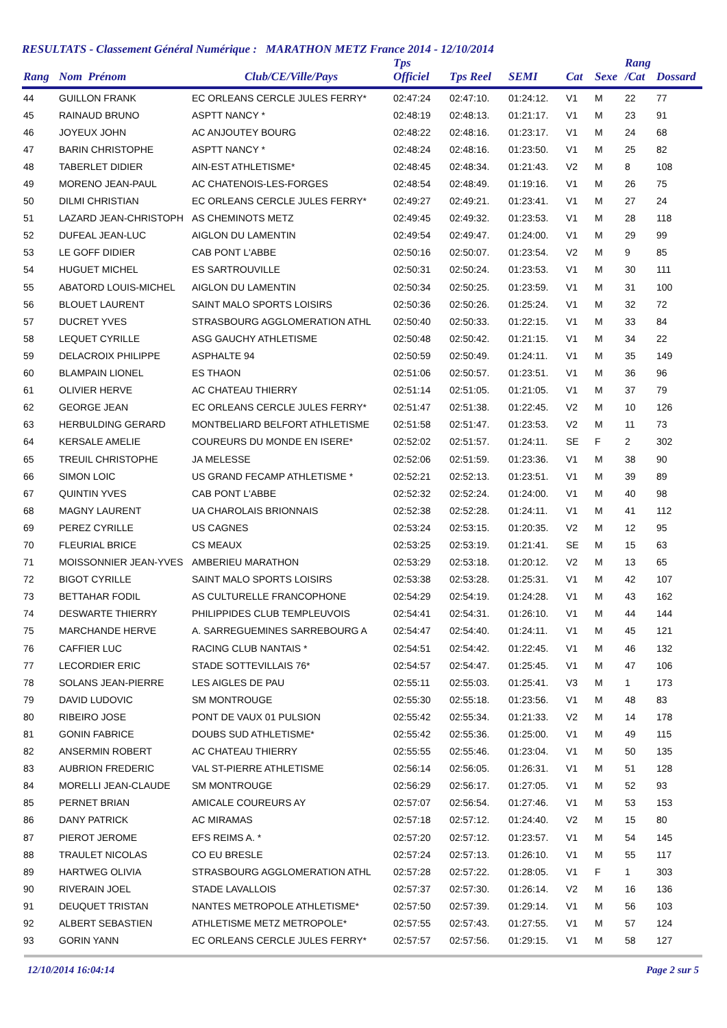RESULTATS - Classement Général Numérique : MARATHON METZ France 2014 - 12/10/2014
| Rang | Nom Prénom | Club/CE/Ville/Pays | Tps Officiel | Tps Reel | SEMI | Cat | Sexe | Rang /Cat | Dossard |
| --- | --- | --- | --- | --- | --- | --- | --- | --- | --- |
| 44 | GUILLON FRANK | EC ORLEANS CERCLE JULES FERRY* | 02:47:24 | 02:47:10. | 01:24:12. | V1 | M | 22 | 77 |
| 45 | RAINAUD BRUNO | ASPTT NANCY * | 02:48:19 | 02:48:13. | 01:21:17. | V1 | M | 23 | 91 |
| 46 | JOYEUX JOHN | AC ANJOUTEY BOURG | 02:48:22 | 02:48:16. | 01:23:17. | V1 | M | 24 | 68 |
| 47 | BARIN CHRISTOPHE | ASPTT NANCY * | 02:48:24 | 02:48:16. | 01:23:50. | V1 | M | 25 | 82 |
| 48 | TABERLET DIDIER | AIN-EST ATHLETISME* | 02:48:45 | 02:48:34. | 01:21:43. | V2 | M | 8 | 108 |
| 49 | MORENO JEAN-PAUL | AC CHATENOIS-LES-FORGES | 02:48:54 | 02:48:49. | 01:19:16. | V1 | M | 26 | 75 |
| 50 | DILMI CHRISTIAN | EC ORLEANS CERCLE JULES FERRY* | 02:49:27 | 02:49:21. | 01:23:41. | V1 | M | 27 | 24 |
| 51 | LAZARD JEAN-CHRISTOPH | AS CHEMINOTS METZ | 02:49:45 | 02:49:32. | 01:23:53. | V1 | M | 28 | 118 |
| 52 | DUFEAL JEAN-LUC | AIGLON DU LAMENTIN | 02:49:54 | 02:49:47. | 01:24:00. | V1 | M | 29 | 99 |
| 53 | LE GOFF DIDIER | CAB PONT L'ABBE | 02:50:16 | 02:50:07. | 01:23:54. | V2 | M | 9 | 85 |
| 54 | HUGUET MICHEL | ES SARTROUVILLE | 02:50:31 | 02:50:24. | 01:23:53. | V1 | M | 30 | 111 |
| 55 | ABATORD LOUIS-MICHEL | AIGLON DU LAMENTIN | 02:50:34 | 02:50:25. | 01:23:59. | V1 | M | 31 | 100 |
| 56 | BLOUET LAURENT | SAINT MALO SPORTS LOISIRS | 02:50:36 | 02:50:26. | 01:25:24. | V1 | M | 32 | 72 |
| 57 | DUCRET YVES | STRASBOURG AGGLOMERATION ATHL | 02:50:40 | 02:50:33. | 01:22:15. | V1 | M | 33 | 84 |
| 58 | LEQUET CYRILLE | ASG GAUCHY ATHLETISME | 02:50:48 | 02:50:42. | 01:21:15. | V1 | M | 34 | 22 |
| 59 | DELACROIX PHILIPPE | ASPHALTE 94 | 02:50:59 | 02:50:49. | 01:24:11. | V1 | M | 35 | 149 |
| 60 | BLAMPAIN LIONEL | ES THAON | 02:51:06 | 02:50:57. | 01:23:51. | V1 | M | 36 | 96 |
| 61 | OLIVIER HERVE | AC CHATEAU THIERRY | 02:51:14 | 02:51:05. | 01:21:05. | V1 | M | 37 | 79 |
| 62 | GEORGE JEAN | EC ORLEANS CERCLE JULES FERRY* | 02:51:47 | 02:51:38. | 01:22:45. | V2 | M | 10 | 126 |
| 63 | HERBULDING GERARD | MONTBELIARD BELFORT ATHLETISME | 02:51:58 | 02:51:47. | 01:23:53. | V2 | M | 11 | 73 |
| 64 | KERSALE AMELIE | COUREURS DU MONDE EN ISERE* | 02:52:02 | 02:51:57. | 01:24:11. | SE | F | 2 | 302 |
| 65 | TREUIL CHRISTOPHE | JA MELESSE | 02:52:06 | 02:51:59. | 01:23:36. | V1 | M | 38 | 90 |
| 66 | SIMON LOIC | US GRAND FECAMP ATHLETISME * | 02:52:21 | 02:52:13. | 01:23:51. | V1 | M | 39 | 89 |
| 67 | QUINTIN YVES | CAB PONT L'ABBE | 02:52:32 | 02:52:24. | 01:24:00. | V1 | M | 40 | 98 |
| 68 | MAGNY LAURENT | UA CHAROLAIS BRIONNAIS | 02:52:38 | 02:52:28. | 01:24:11. | V1 | M | 41 | 112 |
| 69 | PEREZ CYRILLE | US CAGNES | 02:53:24 | 02:53:15. | 01:20:35. | V2 | M | 12 | 95 |
| 70 | FLEURIAL BRICE | CS MEAUX | 02:53:25 | 02:53:19. | 01:21:41. | SE | M | 15 | 63 |
| 71 | MOISSONNIER JEAN-YVES | AMBERIEU MARATHON | 02:53:29 | 02:53:18. | 01:20:12. | V2 | M | 13 | 65 |
| 72 | BIGOT CYRILLE | SAINT MALO SPORTS LOISIRS | 02:53:38 | 02:53:28. | 01:25:31. | V1 | M | 42 | 107 |
| 73 | BETTAHAR FODIL | AS CULTURELLE FRANCOPHONE | 02:54:29 | 02:54:19. | 01:24:28. | V1 | M | 43 | 162 |
| 74 | DESWARTE THIERRY | PHILIPPIDES CLUB TEMPLEUVOIS | 02:54:41 | 02:54:31. | 01:26:10. | V1 | M | 44 | 144 |
| 75 | MARCHANDE HERVE | A. SARREGUEMINES SARREBOURG A | 02:54:47 | 02:54:40. | 01:24:11. | V1 | M | 45 | 121 |
| 76 | CAFFIER LUC | RACING CLUB NANTAIS * | 02:54:51 | 02:54:42. | 01:22:45. | V1 | M | 46 | 132 |
| 77 | LECORDIER ERIC | STADE SOTTEVILLAIS 76* | 02:54:57 | 02:54:47. | 01:25:45. | V1 | M | 47 | 106 |
| 78 | SOLANS JEAN-PIERRE | LES AIGLES DE PAU | 02:55:11 | 02:55:03. | 01:25:41. | V3 | M | 1 | 173 |
| 79 | DAVID LUDOVIC | SM MONTROUGE | 02:55:30 | 02:55:18. | 01:23:56. | V1 | M | 48 | 83 |
| 80 | RIBEIRO JOSE | PONT DE VAUX 01 PULSION | 02:55:42 | 02:55:34. | 01:21:33. | V2 | M | 14 | 178 |
| 81 | GONIN FABRICE | DOUBS SUD ATHLETISME* | 02:55:42 | 02:55:36. | 01:25:00. | V1 | M | 49 | 115 |
| 82 | ANSERMIN ROBERT | AC CHATEAU THIERRY | 02:55:55 | 02:55:46. | 01:23:04. | V1 | M | 50 | 135 |
| 83 | AUBRION FREDERIC | VAL ST-PIERRE ATHLETISME | 02:56:14 | 02:56:05. | 01:26:31. | V1 | M | 51 | 128 |
| 84 | MORELLI JEAN-CLAUDE | SM MONTROUGE | 02:56:29 | 02:56:17. | 01:27:05. | V1 | M | 52 | 93 |
| 85 | PERNET BRIAN | AMICALE COUREURS AY | 02:57:07 | 02:56:54. | 01:27:46. | V1 | M | 53 | 153 |
| 86 | DANY PATRICK | AC MIRAMAS | 02:57:18 | 02:57:12. | 01:24:40. | V2 | M | 15 | 80 |
| 87 | PIEROT JEROME | EFS REIMS A. * | 02:57:20 | 02:57:12. | 01:23:57. | V1 | M | 54 | 145 |
| 88 | TRAULET NICOLAS | CO EU BRESLE | 02:57:24 | 02:57:13. | 01:26:10. | V1 | M | 55 | 117 |
| 89 | HARTWEG OLIVIA | STRASBOURG AGGLOMERATION ATHL | 02:57:28 | 02:57:22. | 01:28:05. | V1 | F | 1 | 303 |
| 90 | RIVERAIN JOEL | STADE LAVALLOIS | 02:57:37 | 02:57:30. | 01:26:14. | V2 | M | 16 | 136 |
| 91 | DEUQUET TRISTAN | NANTES METROPOLE ATHLETISME* | 02:57:50 | 02:57:39. | 01:29:14. | V1 | M | 56 | 103 |
| 92 | ALBERT SEBASTIEN | ATHLETISME METZ METROPOLE* | 02:57:55 | 02:57:43. | 01:27:55. | V1 | M | 57 | 124 |
| 93 | GORIN YANN | EC ORLEANS CERCLE JULES FERRY* | 02:57:57 | 02:57:56. | 01:29:15. | V1 | M | 58 | 127 |
12/10/2014 16:04:14 Page 2 sur 5